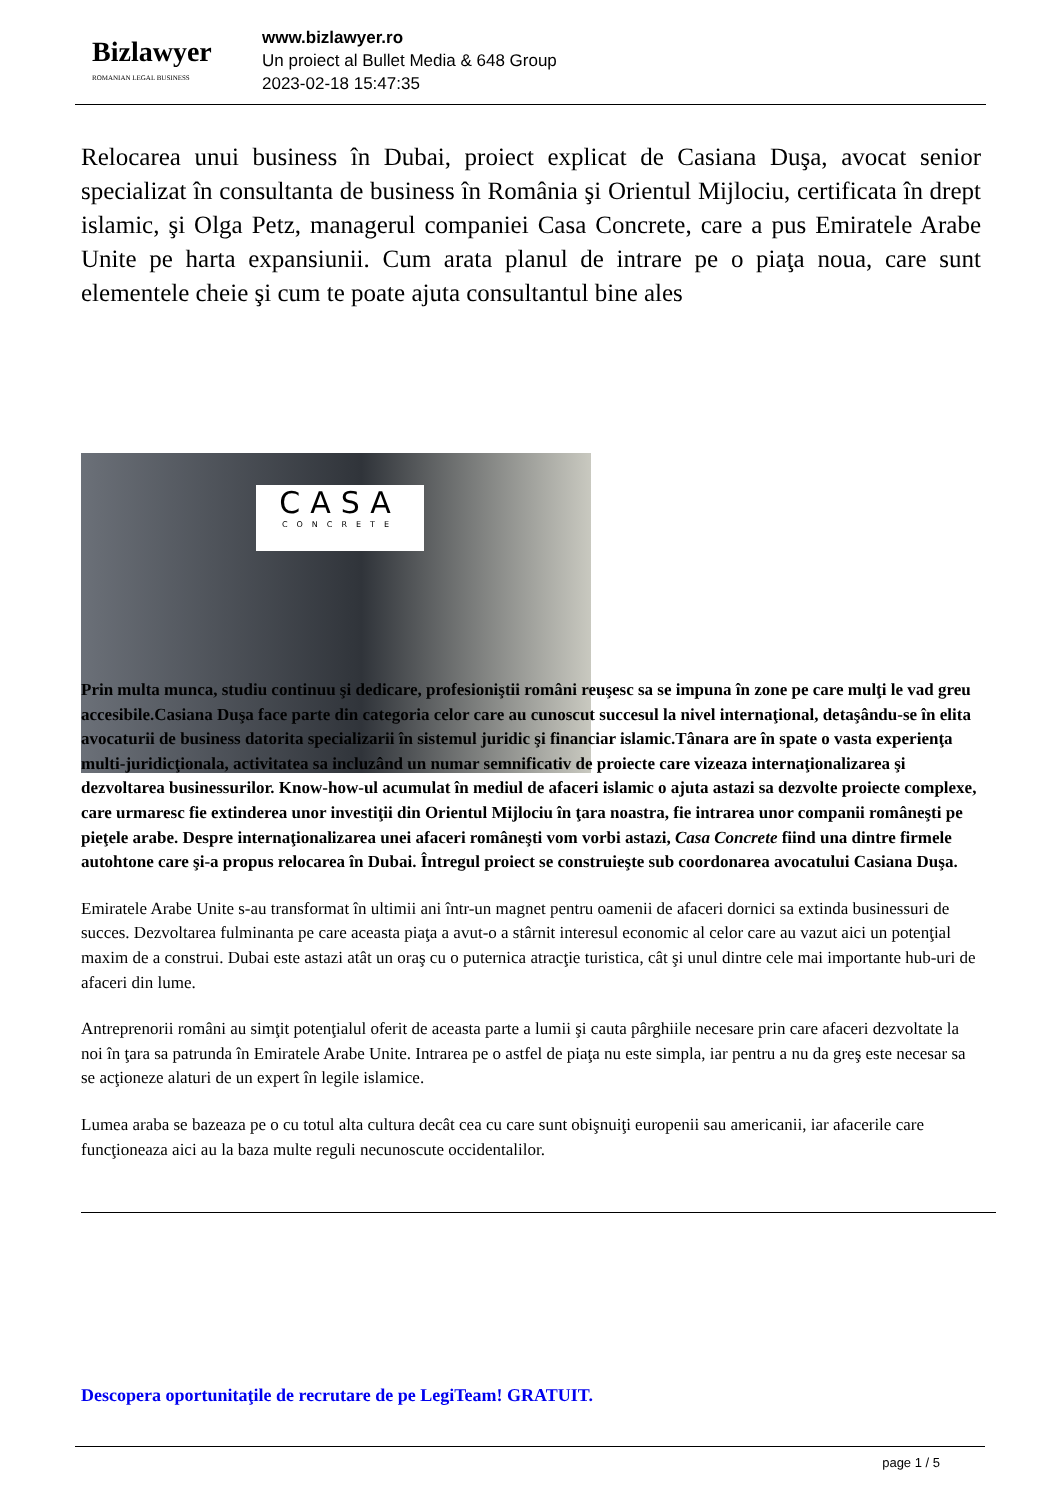Bizlawyer
ROMANIAN LEGAL BUSINESS
www.bizlawyer.ro
Un proiect al Bullet Media & 648 Group
2023-02-18 15:47:35
Relocarea unui business în Dubai, proiect explicat de Casiana Duşa, avocat senior specializat în consultanta de business în România şi Orientul Mijlociu, certificata în drept islamic, şi Olga Petz, managerul companiei Casa Concrete, care a pus Emiratele Arabe Unite pe harta expansiunii. Cum arata planul de intrare pe o piaţa noua, care sunt elementele cheie şi cum te poate ajuta consultantul bine ales
CASA
CONCRETE
Prin multa munca, studiu continuu şi dedicare, profesioniştii români reuşesc sa se impuna în zone pe care mulţi le vad greu accesibile.Casiana Duşa face parte din categoria celor care au cunoscut succesul la nivel internaţional, detaşându-se în elita avocaturii de business datorita specializarii în sistemul juridic şi financiar islamic.Tânara are în spate o vasta experienţa multi-juridicţionala, activitatea sa incluzând un numar semnificativ de proiecte care vizeaza internaţionalizarea şi dezvoltarea businessurilor. Know-how-ul acumulat în mediul de afaceri islamic o ajuta astazi sa dezvolte proiecte complexe, care urmaresc fie extinderea unor investiţii din Orientul Mijlociu în ţara noastra, fie intrarea unor companii româneşti pe pieţele arabe. Despre internaţionalizarea unei afaceri româneşti vom vorbi astazi, Casa Concrete fiind una dintre firmele autohtone care şi-a propus relocarea în Dubai. Întregul proiect se construieşte sub coordonarea avocatului Casiana Duşa.
Emiratele Arabe Unite s-au transformat în ultimii ani într-un magnet pentru oamenii de afaceri dornici sa extinda businessuri de succes. Dezvoltarea fulminanta pe care aceasta piaţa a avut-o a stârnit interesul economic al celor care au vazut aici un potenţial maxim de a construi. Dubai este astazi atât un oraş cu o puternica atracţie turistica, cât şi unul dintre cele mai importante hub-uri de afaceri din lume.
Antreprenorii români au simţit potenţialul oferit de aceasta parte a lumii şi cauta pârghiile necesare prin care afaceri dezvoltate la noi în ţara sa patrunda în Emiratele Arabe Unite. Intrarea pe o astfel de piaţa nu este simpla, iar pentru a nu da greş este necesar sa se acţioneze alaturi de un expert în legile islamice.
Lumea araba se bazeaza pe o cu totul alta cultura decât cea cu care sunt obişnuiţi europenii sau americanii, iar afacerile care funcţioneaza aici au la baza multe reguli necunoscute occidentalilor.
Descopera oportunitaţile de recrutare de pe LegiTeam! GRATUIT.
page 1 / 5